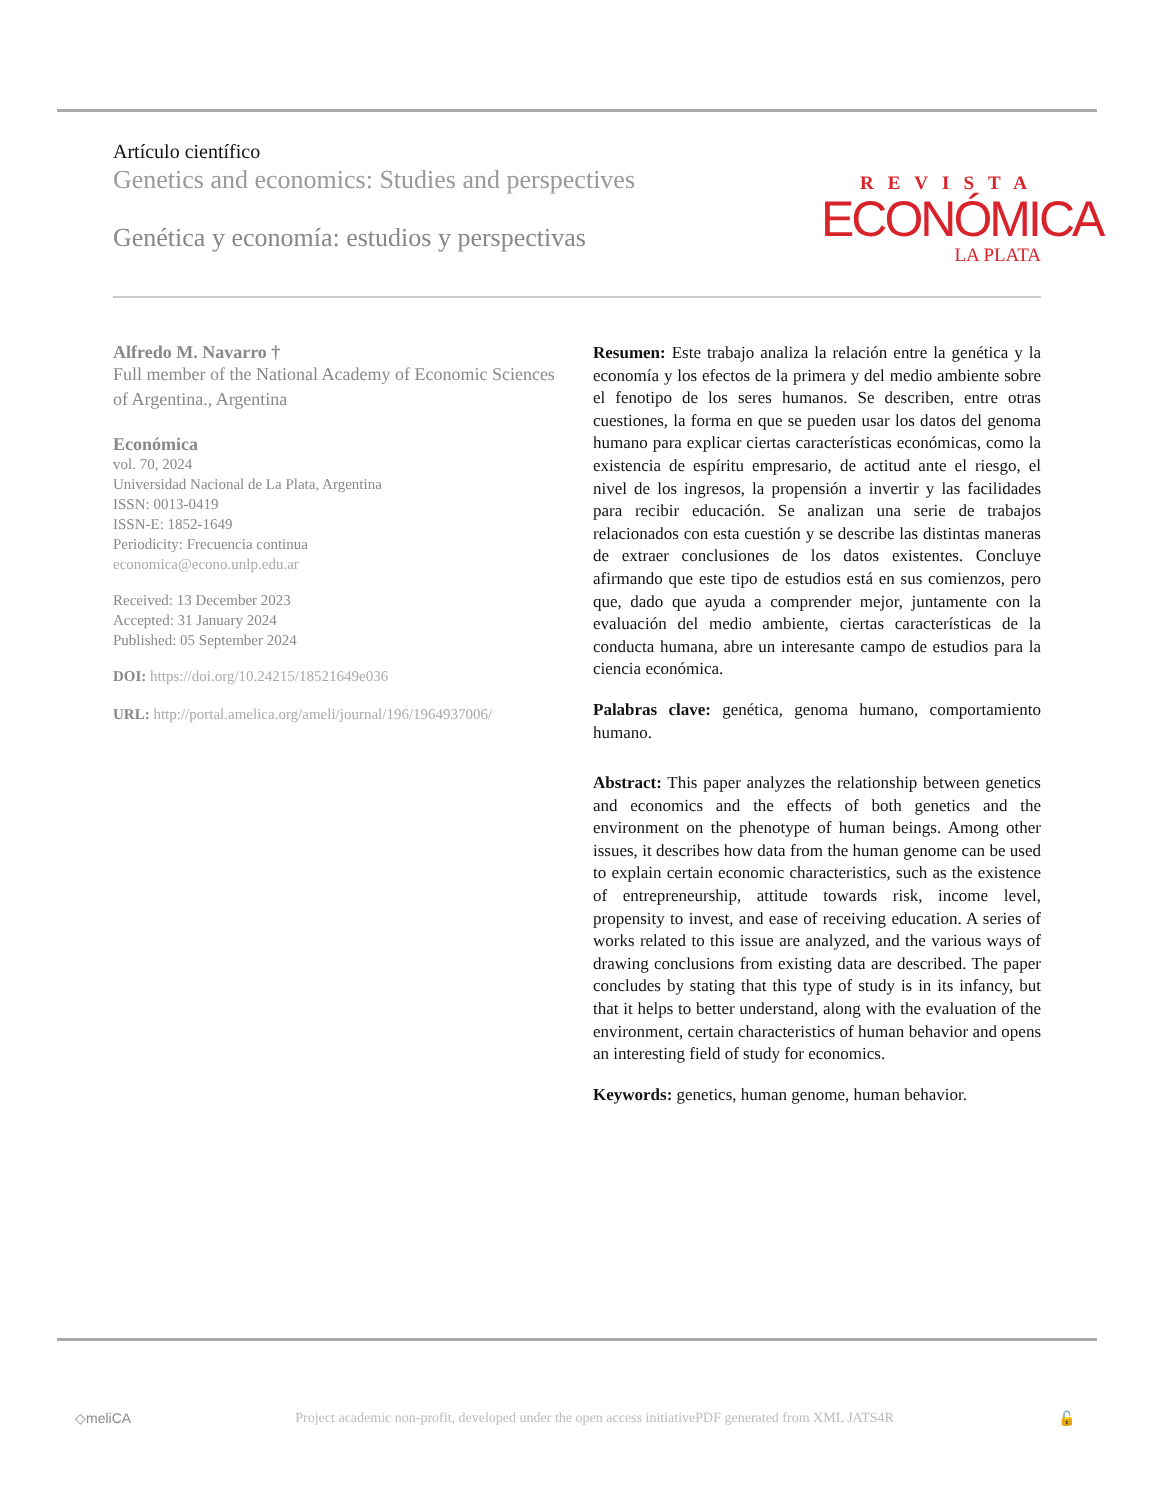Artículo científico
Genetics and economics: Studies and perspectives
Genética y economía: estudios y perspectivas
REVISTA
ECONÓMICA
LA PLATA
Alfredo M. Navarro †
Full member of the National Academy of Economic Sciences of Argentina., Argentina
Económica
vol. 70, 2024
Universidad Nacional de La Plata, Argentina
ISSN: 0013-0419
ISSN-E: 1852-1649
Periodicity: Frecuencia continua
economica@econo.unlp.edu.ar
Received: 13 December 2023
Accepted: 31 January 2024
Published: 05 September 2024
DOI: https://doi.org/10.24215/18521649e036
URL: http://portal.amelica.org/ameli/journal/196/1964937006/
Resumen: Este trabajo analiza la relación entre la genética y la economía y los efectos de la primera y del medio ambiente sobre el fenotipo de los seres humanos. Se describen, entre otras cuestiones, la forma en que se pueden usar los datos del genoma humano para explicar ciertas características económicas, como la existencia de espíritu empresario, de actitud ante el riesgo, el nivel de los ingresos, la propensión a invertir y las facilidades para recibir educación. Se analizan una serie de trabajos relacionados con esta cuestión y se describe las distintas maneras de extraer conclusiones de los datos existentes. Concluye afirmando que este tipo de estudios está en sus comienzos, pero que, dado que ayuda a comprender mejor, juntamente con la evaluación del medio ambiente, ciertas características de la conducta humana, abre un interesante campo de estudios para la ciencia económica.
Palabras clave: genética, genoma humano, comportamiento humano.
Abstract: This paper analyzes the relationship between genetics and economics and the effects of both genetics and the environment on the phenotype of human beings. Among other issues, it describes how data from the human genome can be used to explain certain economic characteristics, such as the existence of entrepreneurship, attitude towards risk, income level, propensity to invest, and ease of receiving education. A series of works related to this issue are analyzed, and the various ways of drawing conclusions from existing data are described. The paper concludes by stating that this type of study is in its infancy, but that it helps to better understand, along with the evaluation of the environment, certain characteristics of human behavior and opens an interesting field of study for economics.
Keywords: genetics, human genome, human behavior.
◇meliCA Project academic non-profit, developed under the open access initiativePDF generated from XML JATS4R 🔓